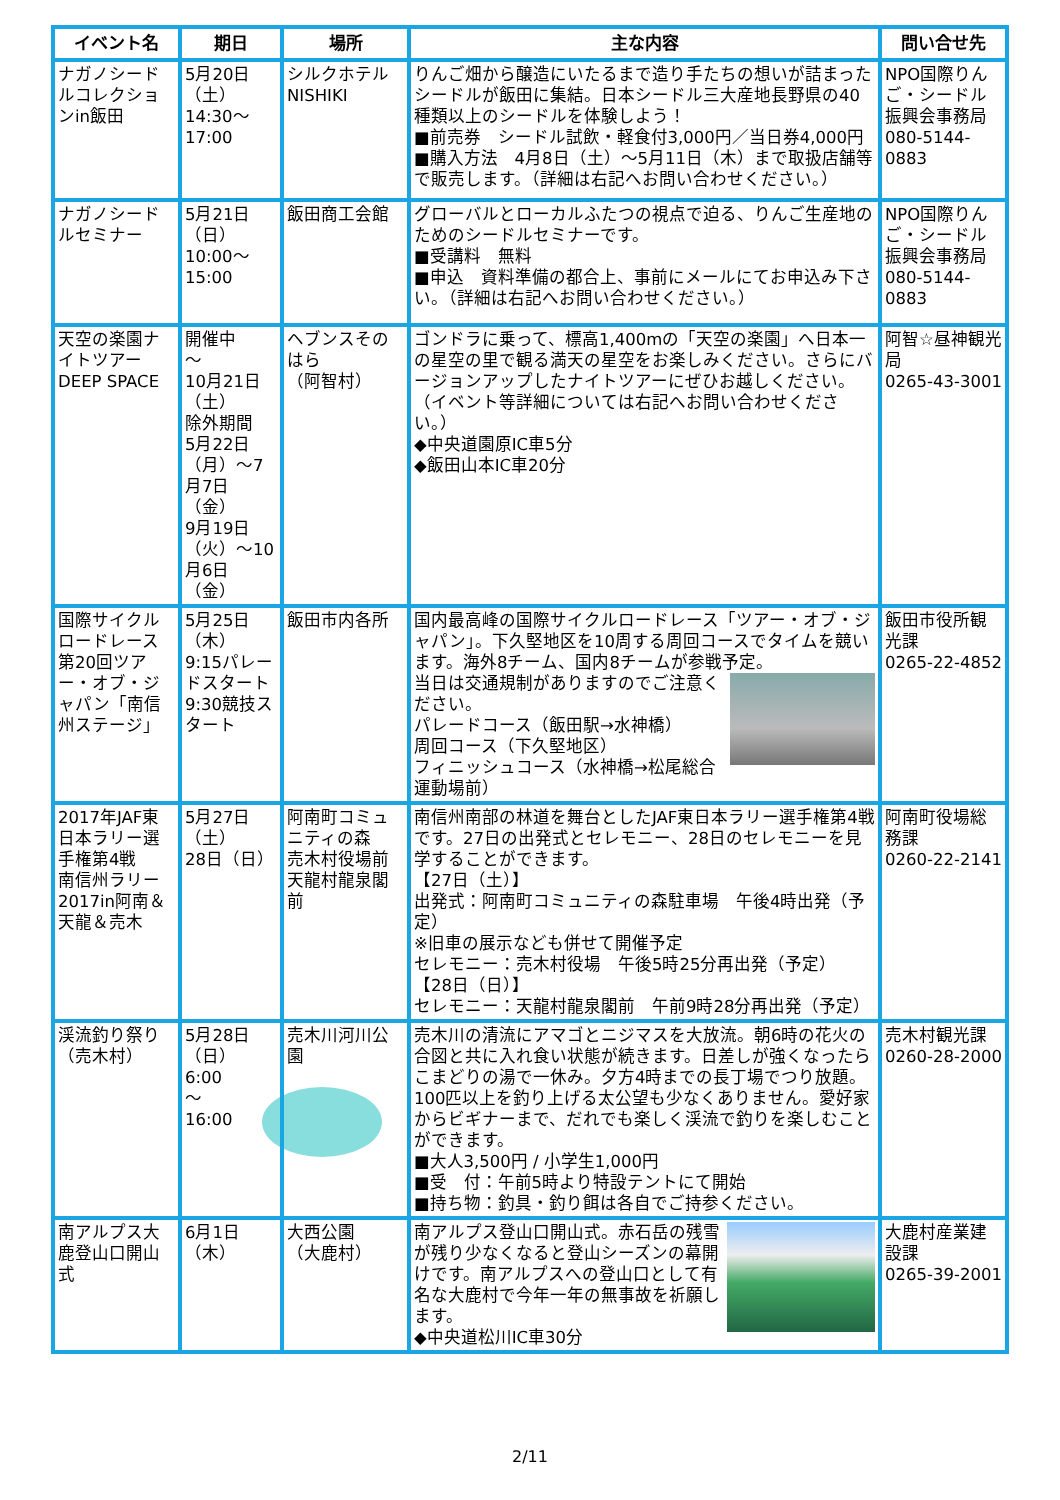| イベント名 | 期日 | 場所 | 主な内容 | 問い合せ先 |
| --- | --- | --- | --- | --- |
| ナガノシードルコレクションin飯田 | 5月20日（土） 14:30～ 17:00 | シルクホテルNISHIKI | りんご畑から醸造にいたるまで造り手たちの想いが詰まったシードルが飯田に集結。日本シードル三大産地長野県の40種類以上のシードルを体験しよう！ ■前売券 シードル試飲・軽食付3,000円／当日券4,000円 ■購入方法 4月8日（土）～5月11日（木）まで取扱店舗等で販売します。（詳細は右記へお問い合わせください。） | NPO国際りんご・シードル振興会事務局 080-5144-0883 |
| ナガノシードルセミナー | 5月21日（日） 10:00～ 15:00 | 飯田商工会館 | グローバルとローカルふたつの視点で迫る、りんご生産地のためのシードルセミナーです。 ■受講料 無料 ■申込 資料準備の都合上、事前にメールにてお申込み下さい。（詳細は右記へお問い合わせください。） | NPO国際りんご・シードル振興会事務局 080-5144-0883 |
| 天空の楽園ナイトツアーDEEP SPACE | 開催中 ～ 10月21日（土） 除外期間 5月22日（月）～7月7日（金） 9月19日（火）～10月6日（金） | ヘブンスそのはら （阿智村） | ゴンドラに乗って、標高1,400mの「天空の楽園」へ日本一の星空の里で観る満天の星空をお楽しみください。さらにバージョンアップしたナイトツアーにぜひお越しください。（イベント等詳細については右記へお問い合わせください。） ◆中央道園原IC車5分 ◆飯田山本IC車20分 | 阿智☆昼神観光局 0265-43-3001 |
| 国際サイクルロードレース第20回ツアー・オブ・ジャパン「南信州ステージ」 | 5月25日（木） 9:15パレードスタート 9:30競技スタート | 飯田市内各所 | 国内最高峰の国際サイクルロードレース「ツアー・オブ・ジャパン」。下久堅地区を10周する周回コースでタイムを競います。海外8チーム、国内8チームが参戦予定。 当日は交通規制がありますのでご注意ください。 パレードコース（飯田駅→水神橋） 周回コース（下久堅地区） フィニッシュコース（水神橋→松尾総合運動場前） | 飯田市役所観光課 0265-22-4852 |
| 2017年JAF東日本ラリー選手権第4戦 南信州ラリー2017in阿南＆天龍＆売木 | 5月27日（土） 28日（日） | 阿南町コミュニティの森 売木村役場前 天龍村龍泉閣前 | 南信州南部の林道を舞台としたJAF東日本ラリー選手権第4戦です。27日の出発式とセレモニー、28日のセレモニーを見学することができます。 【27日（土）】 出発式：阿南町コミュニティの森駐車場 午後4時出発（予定） ※旧車の展示なども併せて開催予定 セレモニー：売木村役場 午後5時25分再出発（予定） 【28日（日）】 セレモニー：天龍村龍泉閣前 午前9時28分再出発（予定） | 阿南町役場総務課 0260-22-2141 |
| 渓流釣り祭り（売木村） | 5月28日（日） 6:00 ～ 16:00 | 売木川河川公園 | 売木川の清流にアマゴとニジマスを大放流。朝6時の花火の合図と共に入れ食い状態が続きます。日差しが強くなったらこまどりの湯で一休み。夕方4時までの長丁場でつり放題。100匹以上を釣り上げる太公望も少なくありません。愛好家からビギナーまで、だれでも楽しく渓流で釣りを楽しむことができます。 ■大人3,500円 / 小学生1,000円 ■受 付：午前5時より特設テントにて開始 ■持ち物：釣具・釣り餌は各自でご持参ください。 | 売木村観光課 0260-28-2000 |
| 南アルプス大鹿登山口開山式 | 6月1日（木） | 大西公園 （大鹿村） | 南アルプス登山口開山式。赤石岳の残雪が残り少なくなると登山シーズンの幕開けです。南アルプスへの登山口として有名な大鹿村で今年一年の無事故を祈願します。 ◆中央道松川IC車30分 | 大鹿村産業建設課 0265-39-2001 |
2/11